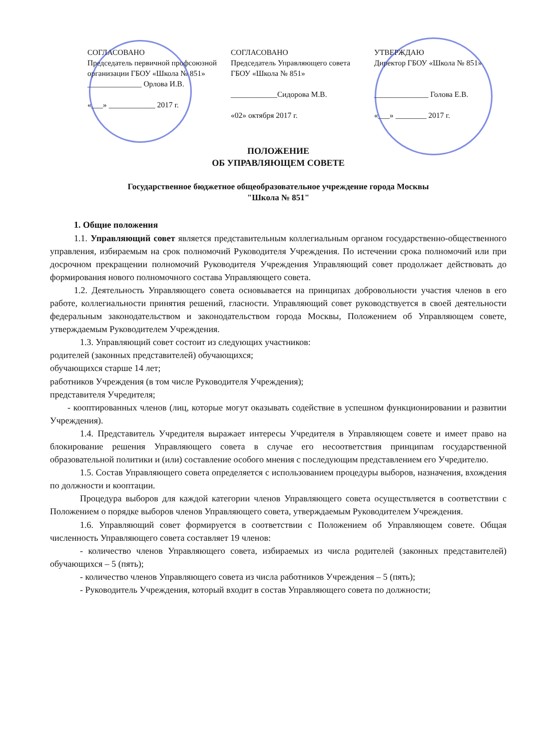СОГЛАСОВАНО
Председатель первичной профсоюзной организации ГБОУ «Школа № 851»
______________ Орлова И.В.
«___» ____________ 2017 г.
СОГЛАСОВАНО
Председатель Управляющего совета ГБОУ «Школа № 851»
____________Сидорова М.В.
«02» октября 2017 г.
УТВЕРЖДАЮ
Директор ГБОУ «Школа № 851»
______________ Голова Е.В.
«___» ________ 2017 г.
ПОЛОЖЕНИЕ
ОБ УПРАВЛЯЮЩЕМ СОВЕТЕ
Государственное бюджетное общеобразовательное учреждение города Москвы
"Школа № 851"
1. Общие положения
1.1. Управляющий совет является представительным коллегиальным органом государственно-общественного управления, избираемым на срок полномочий Руководителя Учреждения. По истечении срока полномочий или при досрочном прекращении полномочий Руководителя Учреждения Управляющий совет продолжает действовать до формирования нового полномочного состава Управляющего совета.
1.2. Деятельность Управляющего совета основывается на принципах добровольности участия членов в его работе, коллегиальности принятия решений, гласности. Управляющий совет руководствуется в своей деятельности федеральным законодательством и законодательством города Москвы, Положением об Управляющем совете, утверждаемым Руководителем Учреждения.
1.3. Управляющий совет состоит из следующих участников:
родителей (законных представителей) обучающихся;
обучающихся старше 14 лет;
работников Учреждения (в том числе Руководителя Учреждения);
представителя Учредителя;
- кооптированных членов (лиц, которые могут оказывать содействие в успешном функционировании и развитии Учреждения).
1.4. Представитель Учредителя выражает интересы Учредителя в Управляющем совете и имеет право на блокирование решения Управляющего совета в случае его несоответствия принципам государственной образовательной политики и (или) составление особого мнения с последующим представлением его Учредителю.
1.5. Состав Управляющего совета определяется с использованием процедуры выборов, назначения, вхождения по должности и кооптации.
Процедура выборов для каждой категории членов Управляющего совета осуществляется в соответствии с Положением о порядке выборов членов Управляющего совета, утверждаемым Руководителем Учреждения.
1.6. Управляющий совет формируется в соответствии с Положением об Управляющем совете. Общая численность Управляющего совета составляет 19 членов:
- количество членов Управляющего совета, избираемых из числа родителей (законных представителей) обучающихся – 5 (пять);
- количество членов Управляющего совета из числа работников Учреждения – 5 (пять);
- Руководитель Учреждения, который входит в состав Управляющего совета по должности;